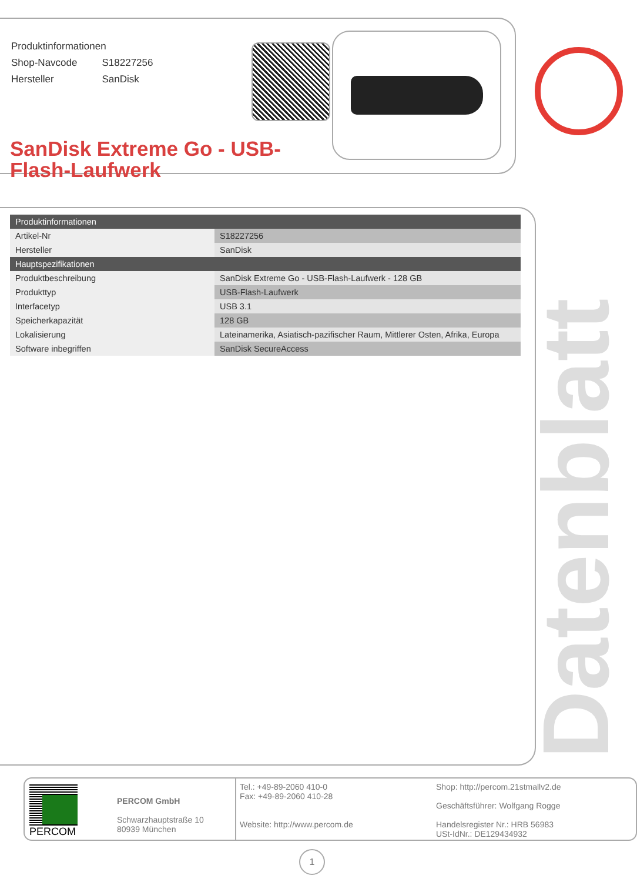| Produktinformationen | |
| Shop-Navcode | S18227256 |
| Hersteller | SanDisk |
SanDisk Extreme Go - USB-Flash-Laufwerk
| Produktinformationen | |
| --- | --- |
| Artikel-Nr | S18227256 |
| Hersteller | SanDisk |
| Hauptspezifikationen | |
| Produktbeschreibung | SanDisk Extreme Go - USB-Flash-Laufwerk - 128 GB |
| Produkttyp | USB-Flash-Laufwerk |
| Interfacetyp | USB 3.1 |
| Speicherkapazität | 128 GB |
| Lokalisierung | Lateinamerika, Asiatisch-pazifischer Raum, Mittlerer Osten, Afrika, Europa |
| Software inbegriffen | SanDisk SecureAccess |
Datenblatt
PERCOM
PERCOM GmbH
Schwarzhauptstraße 10
80939 München
Tel.: +49-89-2060 410-0
Fax: +49-89-2060 410-28
Website: http://www.percom.de
Shop: http://percom.21stmallv2.de
Geschäftsführer: Wolfgang Rogge
Handelsregister Nr.: HRB 56983
USt-IdNr.: DE129434932
1